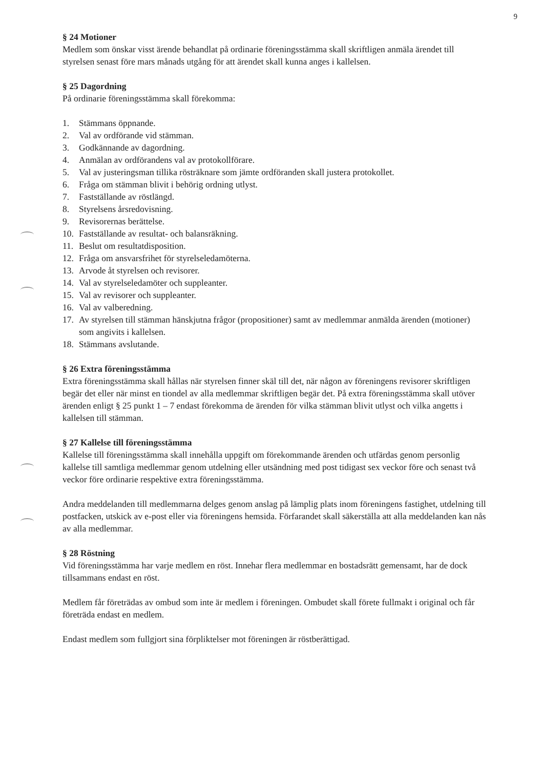9
§ 24 Motioner
Medlem som önskar visst ärende behandlat på ordinarie föreningsstämma skall skriftligen anmäla ärendet till styrelsen senast före mars månads utgång för att ärendet skall kunna anges i kallelsen.
§ 25 Dagordning
På ordinarie föreningsstämma skall förekomma:
1. Stämmans öppnande.
2. Val av ordförande vid stämman.
3. Godkännande av dagordning.
4. Anmälan av ordförandens val av protokollförare.
5. Val av justeringsman tillika rösträknare som jämte ordföranden skall justera protokollet.
6. Fråga om stämman blivit i behörig ordning utlyst.
7. Fastställande av röstlängd.
8. Styrelsens årsredovisning.
9. Revisorernas berättelse.
10. Fastställande av resultat- och balansräkning.
11. Beslut om resultatdisposition.
12. Fråga om ansvarsfrihet för styrelseledamöterna.
13. Arvode åt styrelsen och revisorer.
14. Val av styrelseledamöter och suppleanter.
15. Val av revisorer och suppleanter.
16. Val av valberedning.
17. Av styrelsen till stämman hänskjutna frågor (propositioner) samt av medlemmar anmälda ärenden (motioner) som angivits i kallelsen.
18. Stämmans avslutande.
§ 26 Extra föreningsstämma
Extra föreningsstämma skall hållas när styrelsen finner skäl till det, när någon av föreningens revisorer skriftligen begär det eller när minst en tiondel av alla medlemmar skriftligen begär det. På extra föreningsstämma skall utöver ärenden enligt § 25 punkt 1 – 7 endast förekomma de ärenden för vilka stämman blivit utlyst och vilka angetts i kallelsen till stämman.
§ 27 Kallelse till föreningsstämma
Kallelse till föreningsstämma skall innehålla uppgift om förekommande ärenden och utfärdas genom personlig kallelse till samtliga medlemmar genom utdelning eller utsändning med post tidigast sex veckor före och senast två veckor före ordinarie respektive extra föreningsstämma.
Andra meddelanden till medlemmarna delges genom anslag på lämplig plats inom föreningens fastighet, utdelning till postfacken, utskick av e-post eller via föreningens hemsida. Förfarandet skall säkerställa att alla meddelanden kan nås av alla medlemmar.
§ 28 Röstning
Vid föreningsstämma har varje medlem en röst. Innehar flera medlemmar en bostadsrätt gemensamt, har de dock tillsammans endast en röst.
Medlem får företrädas av ombud som inte är medlem i föreningen. Ombudet skall förete fullmakt i original och får företräda endast en medlem.
Endast medlem som fullgjort sina förpliktelser mot föreningen är röstberättigad.